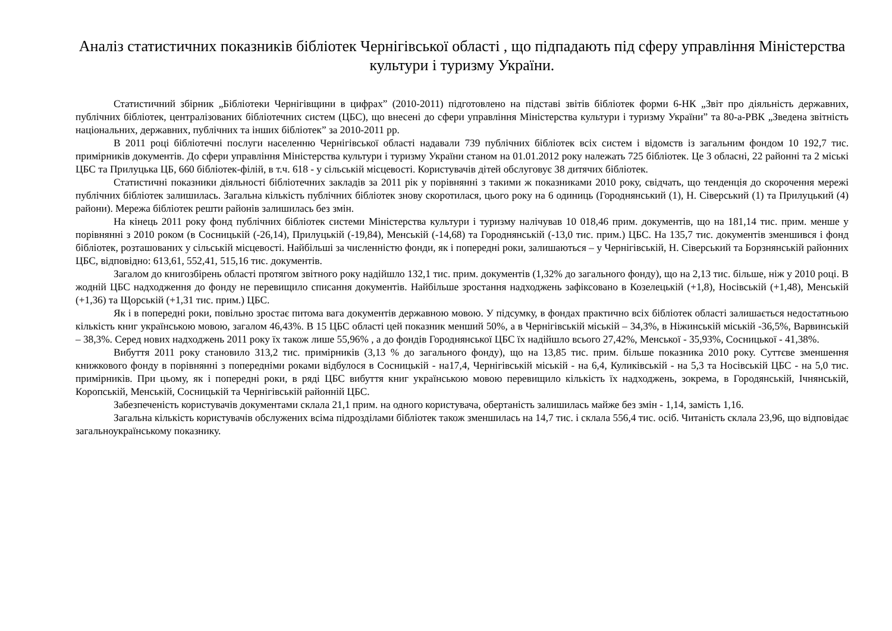Аналіз статистичних показників бібліотек Чернігівської області , що підпадають під сферу управління Міністерства культури і туризму України.
Статистичний збірник „Бібліотеки Чернігівщини в цифрах” (2010-2011) підготовлено на підставі звітів бібліотек форми 6-НК „Звіт про діяльність державних, публічних бібліотек, централізованих бібліотечних систем (ЦБС), що внесені до сфери управління Міністерства культури і туризму України” та 80-а-РВК „Зведена звітність національних, державних, публічних та інших бібліотек” за 2010-2011 рр.
В 2011 році бібліотечні послуги населенню Чернігівської області надавали 739 публічних бібліотек всіх систем і відомств із загальним фондом 10 192,7 тис. примірників документів. До сфери управління Міністерства культури і туризму України станом на 01.01.2012 року належать 725 бібліотек. Це 3 обласні, 22 районні та 2 міські ЦБС та Прилуцька ЦБ, 660 бібліотек-філій, в т.ч. 618 - у сільській місцевості. Користувачів дітей обслуговує 38 дитячих бібліотек.
Статистичні показники діяльності бібліотечних закладів за 2011 рік у порівнянні з такими ж показниками 2010 року, свідчать, що тенденція до скорочення мережі публічних бібліотек залишилась. Загальна кількість публічних бібліотек знову скоротилася, цього року на 6 одиниць (Городнянський (1), Н. Сіверський (1) та Прилуцький (4) райони). Мережа бібліотек решти районів залишилась без змін.
На кінець 2011 року фонд публічних бібліотек системи Міністерства культури і туризму налічував 10 018,46 прим. документів, що на 181,14 тис. прим. менше у порівнянні з 2010 роком (в Сосницькій (-26,14), Прилуцькій (-19,84), Менській (-14,68) та Городнянській (-13,0 тис. прим.) ЦБС. На 135,7 тис. документів зменшився і фонд бібліотек, розташованих у сільській місцевості. Найбільші за численністю фонди, як і попередні роки, залишаються – у Чернігівській, Н. Сіверський та Борзнянській районних ЦБС, відповідно: 613,61, 552,41, 515,16 тис. документів.
Загалом до книгозбірень області протягом звітного року надійшло 132,1 тис. прим. документів (1,32% до загального фонду), що на 2,13 тис. більше, ніж у 2010 році. В жодній ЦБС надходження до фонду не перевищило списання документів. Найбільше зростання надходжень зафіксовано в Козелецькій (+1,8), Носівській (+1,48), Менській (+1,36) та Щорській (+1,31 тис. прим.) ЦБС.
Як і в попередні роки, повільно зростає питома вага документів державною мовою. У підсумку, в фондах практично всіх бібліотек області залишається недостатньою кількість книг українською мовою, загалом 46,43%. В 15 ЦБС області цей показник менший 50%, а в Чернігівській міській – 34,3%, в Ніжинській міській -36,5%, Варвинській – 38,3%. Серед нових надходжень 2011 року їх також лише 55,96% , а до фондів Городнянської ЦБС їх надійшло всього 27,42%, Менської - 35,93%, Сосницької - 41,38%.
Вибуття 2011 року становило 313,2 тис. примірників (3,13 % до загального фонду), що на 13,85 тис. прим. більше показника 2010 року. Суттєве зменшення книжкового фонду в порівнянні з попередніми роками відбулося в Сосницькій - на17,4, Чернігівській міській - на 6,4, Куликівській - на 5,3 та Носівській ЦБС - на 5,0 тис. примірників. При цьому, як і попередні роки, в ряді ЦБС вибуття книг українською мовою перевищило кількість їх надходжень, зокрема, в Городянській, Ічнянській, Коропській, Менській, Сосницькій та Чернігівській районній ЦБС.
Забезпеченість користувачів документами склала 21,1 прим. на одного користувача, обертаність залишилась майже без змін - 1,14, замість 1,16.
Загальна кількість користувачів обслужених всіма підрозділами бібліотек також зменшилась на 14,7 тис. і склала 556,4 тис. осіб. Читаність склала 23,96, що відповідає загальноукраїнському показнику.